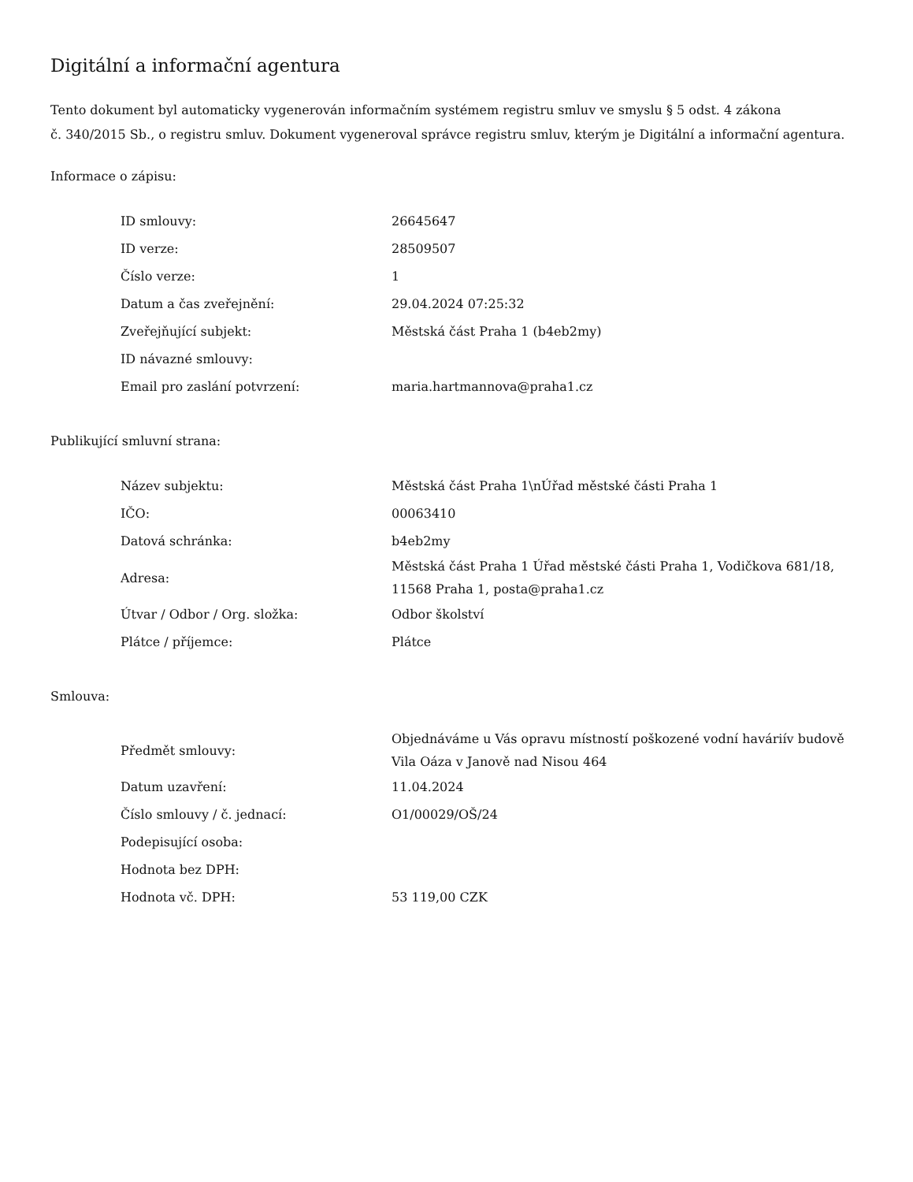Digitální a informační agentura
Tento dokument byl automaticky vygenerován informačním systémem registru smluv ve smyslu § 5 odst. 4 zákona
č. 340/2015 Sb., o registru smluv. Dokument vygeneroval správce registru smluv, kterým je Digitální a informační agentura.
Informace o zápisu:
| ID smlouvy: | 26645647 |
| ID verze: | 28509507 |
| Číslo verze: | 1 |
| Datum a čas zveřejnění: | 29.04.2024 07:25:32 |
| Zveřejňující subjekt: | Městská část Praha 1 (b4eb2my) |
| ID návazné smlouvy: | |
| Email pro zaslání potvrzení: | maria.hartmannova@praha1.cz |
Publikující smluvní strana:
| Název subjektu: | Městská část Praha 1\nÚřad městské části Praha 1 |
| IČO: | 00063410 |
| Datová schránka: | b4eb2my |
| Adresa: | Městská část Praha 1 Úřad městské části Praha 1, Vodičkova 681/18, 11568 Praha 1, posta@praha1.cz |
| Útvar / Odbor / Org. složka: | Odbor školství |
| Plátce / příjemce: | Plátce |
Smlouva:
| Předmět smlouvy: | Objednáváme u Vás opravu místností poškozené vodní haváriív budově Vila Oáza v Janově nad Nisou 464 |
| Datum uzavření: | 11.04.2024 |
| Číslo smlouvy / č. jednací: | O1/00029/OŠ/24 |
| Podepisující osoba: | |
| Hodnota bez DPH: | |
| Hodnota vč. DPH: | 53 119,00 CZK |